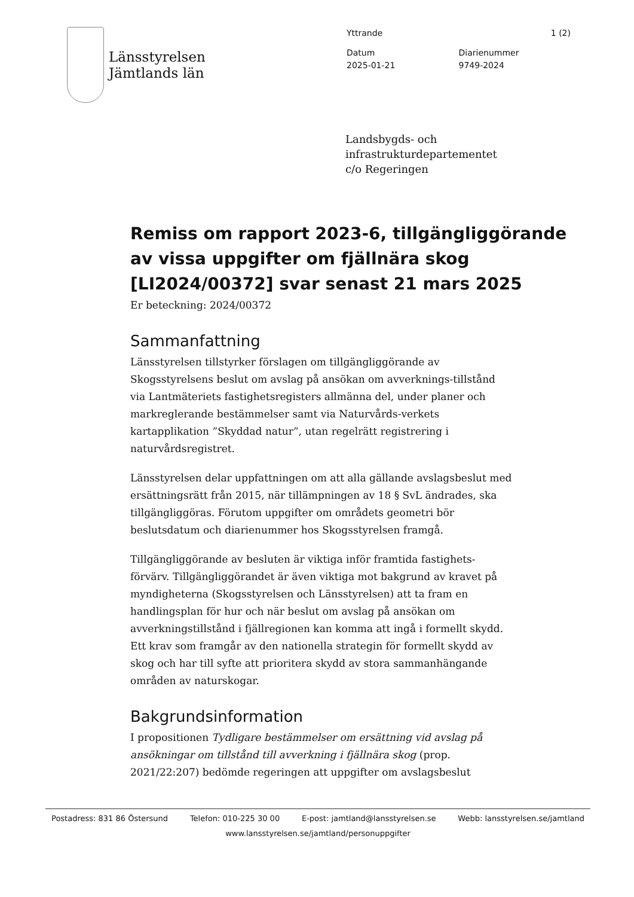Länsstyrelsen
Jämtlands län
Yttrande 1 (2)
Datum
2025-01-21
Diarienummer
9749-2024
Landsbygds- och
infrastrukturdepartementet
c/o Regeringen
Remiss om rapport 2023-6, tillgängliggörande av vissa uppgifter om fjällnära skog [LI2024/00372] svar senast 21 mars 2025
Er beteckning: 2024/00372
Sammanfattning
Länsstyrelsen tillstyrker förslagen om tillgängliggörande av Skogsstyrelsens beslut om avslag på ansökan om avverknings-tillstånd via Lantmäteriets fastighetsregisters allmänna del, under planer och markreglerande bestämmelser samt via Naturvårds-verkets kartapplikation ”Skyddad natur”, utan regelrätt registrering i naturvårdsregistret.
Länsstyrelsen delar uppfattningen om att alla gällande avslagsbeslut med ersättningsrätt från 2015, när tillämpningen av 18 § SvL ändrades, ska tillgängliggöras. Förutom uppgifter om områdets geometri bör beslutsdatum och diarienummer hos Skogsstyrelsen framgå.
Tillgängliggörande av besluten är viktiga inför framtida fastighets-förvärv. Tillgängliggörandet är även viktiga mot bakgrund av kravet på myndigheterna (Skogsstyrelsen och Länsstyrelsen) att ta fram en handlingsplan för hur och när beslut om avslag på ansökan om avverkningstillstånd i fjällregionen kan komma att ingå i formellt skydd. Ett krav som framgår av den nationella strategin för formellt skydd av skog och har till syfte att prioritera skydd av stora sammanhängande områden av naturskogar.
Bakgrundsinformation
I propositionen Tydligare bestämmelser om ersättning vid avslag på ansökningar om tillstånd till avverkning i fjällnära skog (prop. 2021/22:207) bedömde regeringen att uppgifter om avslagsbeslut
Postadress: 831 86 Östersund Telefon: 010-225 30 00 E-post: jamtland@lansstyrelsen.se Webb: lansstyrelsen.se/jamtland
www.lansstyrelsen.se/jamtland/personuppgifter